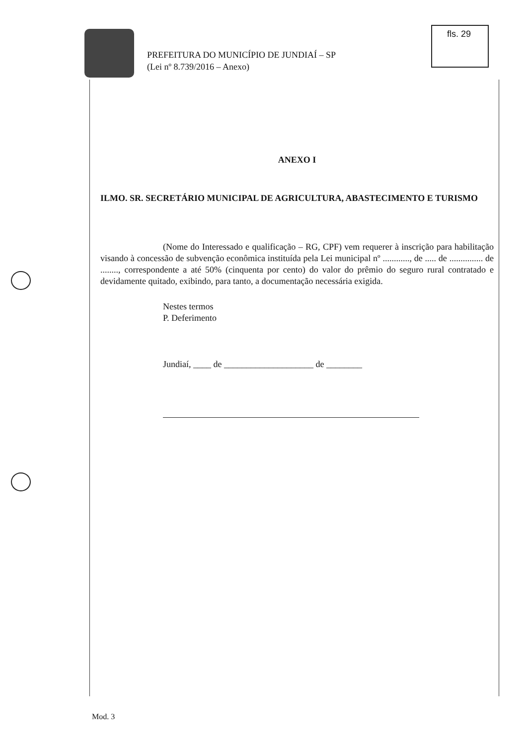PREFEITURA DO MUNICÍPIO DE JUNDIAÍ – SP
(Lei nº 8.739/2016 – Anexo)
fls. 29
ANEXO I
ILMO. SR. SECRETÁRIO MUNICIPAL DE AGRICULTURA, ABASTECIMENTO E TURISMO
(Nome do Interessado e qualificação – RG, CPF) vem requerer à inscrição para habilitação visando à concessão de subvenção econômica instituída pela Lei municipal nº ............, de ..... de ............... de ........, correspondente a até 50% (cinquenta por cento) do valor do prêmio do seguro rural contratado e devidamente quitado, exibindo, para tanto, a documentação necessária exigida.
Nestes termos
P. Deferimento
Jundiaí, ____ de ____________________ de ________
Mod. 3